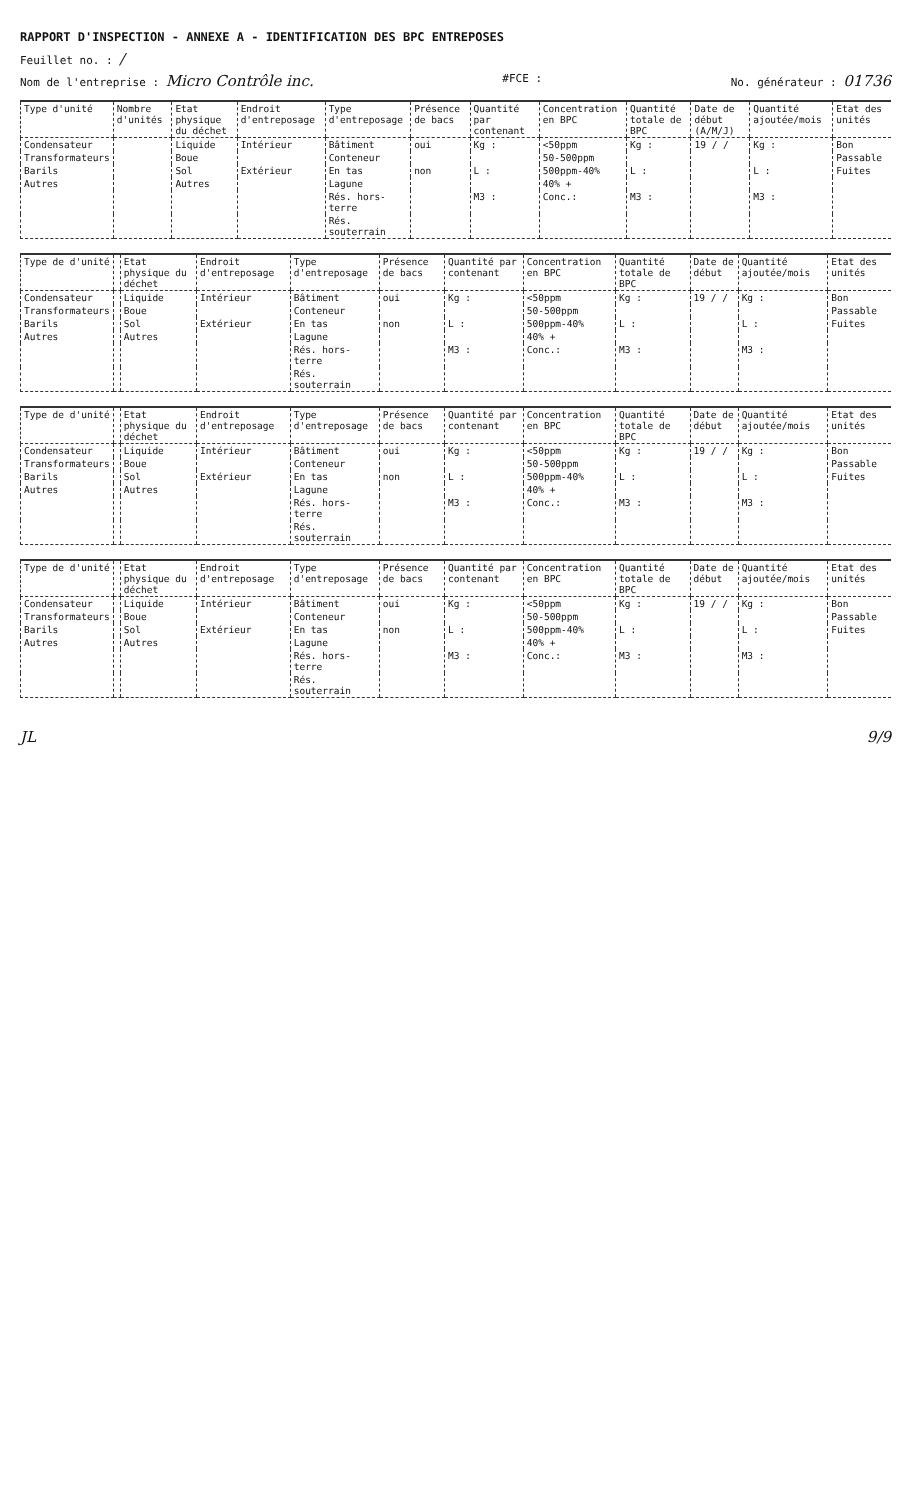RAPPORT D'INSPECTION - ANNEXE A - IDENTIFICATION DES BPC ENTREPOSES
Feuillet no. : /
Nom de l'entreprise : Micro Contrôle inc. #FCE : No. générateur : 01736
| Type d'unité | Nombre d'unités | Etat physique du déchet | Endroit d'entreposage | Type d'entreposage | Présence de bacs | Quantité par contenant | Concentration en BPC | Quantité totale de BPC | Date de début (A/M/J) | Quantité ajoutée/mois | Etat des unités |
| --- | --- | --- | --- | --- | --- | --- | --- | --- | --- | --- | --- |
| Condensateur | | Liquide | Intérieur | Bâtiment | oui | Kg : | <50ppm | Kg : | 19 / / | Kg : | Bon |
| Transformateurs | | Boue | | Conteneur | | | 50-500ppm | | | | Passable |
| Barils | | Sol | Extérieur | En tas | non | L : | 500ppm-40% | L : | | L : | Fuites |
| Autres | | Autres | | Lagune | | | 40% + | | | | |
| | | | | Rés. hors-terre | | M3 : | Conc.: | M3 : | | M3 : | |
| | | | | Rés. souterrain | | | | | | | |
| Type de d'unité | | Etat physique du déchet | Endroit d'entreposage | Type d'entreposage | Présence de bacs | Quantité par contenant | Concentration en BPC | Quantité totale de BPC | Date de début | Quantité ajoutée/mois | Etat des unités |
| --- | --- | --- | --- | --- | --- | --- | --- | --- | --- | --- | --- |
| Condensateur | | Liquide | Intérieur | Bâtiment | oui | Kg : | <50ppm | Kg : | 19 / / | Kg : | Bon |
| Transformateurs | | Boue | | Conteneur | | | 50-500ppm | | | | Passable |
| Barils | | Sol | Extérieur | En tas | non | L : | 500ppm-40% | L : | | L : | Fuites |
| Autres | | Autres | | Lagune | | | 40% + | | | | |
| | | | | Rés. hors-terre | | M3 : | Conc.: | M3 : | | M3 : | |
| | | | | Rés. souterrain | | | | | | | |
| Type de d'unité | | Etat physique du déchet | Endroit d'entreposage | Type d'entreposage | Présence de bacs | Quantité par contenant | Concentration en BPC | Quantité totale de BPC | Date de début | Quantité ajoutée/mois | Etat des unités |
| --- | --- | --- | --- | --- | --- | --- | --- | --- | --- | --- | --- |
| Condensateur | | Liquide | Intérieur | Bâtiment | oui | Kg : | <50ppm | Kg : | 19 / / | Kg : | Bon |
| Transformateurs | | Boue | | Conteneur | | | 50-500ppm | | | | Passable |
| Barils | | Sol | Extérieur | En tas | non | L : | 500ppm-40% | L : | | L : | Fuites |
| Autres | | Autres | | Lagune | | | 40% + | | | | |
| | | | | Rés. hors-terre | | M3 : | Conc.: | M3 : | | M3 : | |
| | | | | Rés. souterrain | | | | | | | |
| Type de d'unité | | Etat physique du déchet | Endroit d'entreposage | Type d'entreposage | Présence de bacs | Quantité par contenant | Concentration en BPC | Quantité totale de BPC | Date de début | Quantité ajoutée/mois | Etat des unités |
| --- | --- | --- | --- | --- | --- | --- | --- | --- | --- | --- | --- |
| Condensateur | | Liquide | Intérieur | Bâtiment | oui | Kg : | <50ppm | Kg : | 19 / / | Kg : | Bon |
| Transformateurs | | Boue | | Conteneur | | | 50-500ppm | | | | Passable |
| Barils | | Sol | Extérieur | En tas | non | L : | 500ppm-40% | L : | | L : | Fuites |
| Autres | | Autres | | Lagune | | | 40% + | | | | |
| | | | | Rés. hors-terre | | M3 : | Conc.: | M3 : | | M3 : | |
| | | | | Rés. souterrain | | | | | | | |
JL 9/9